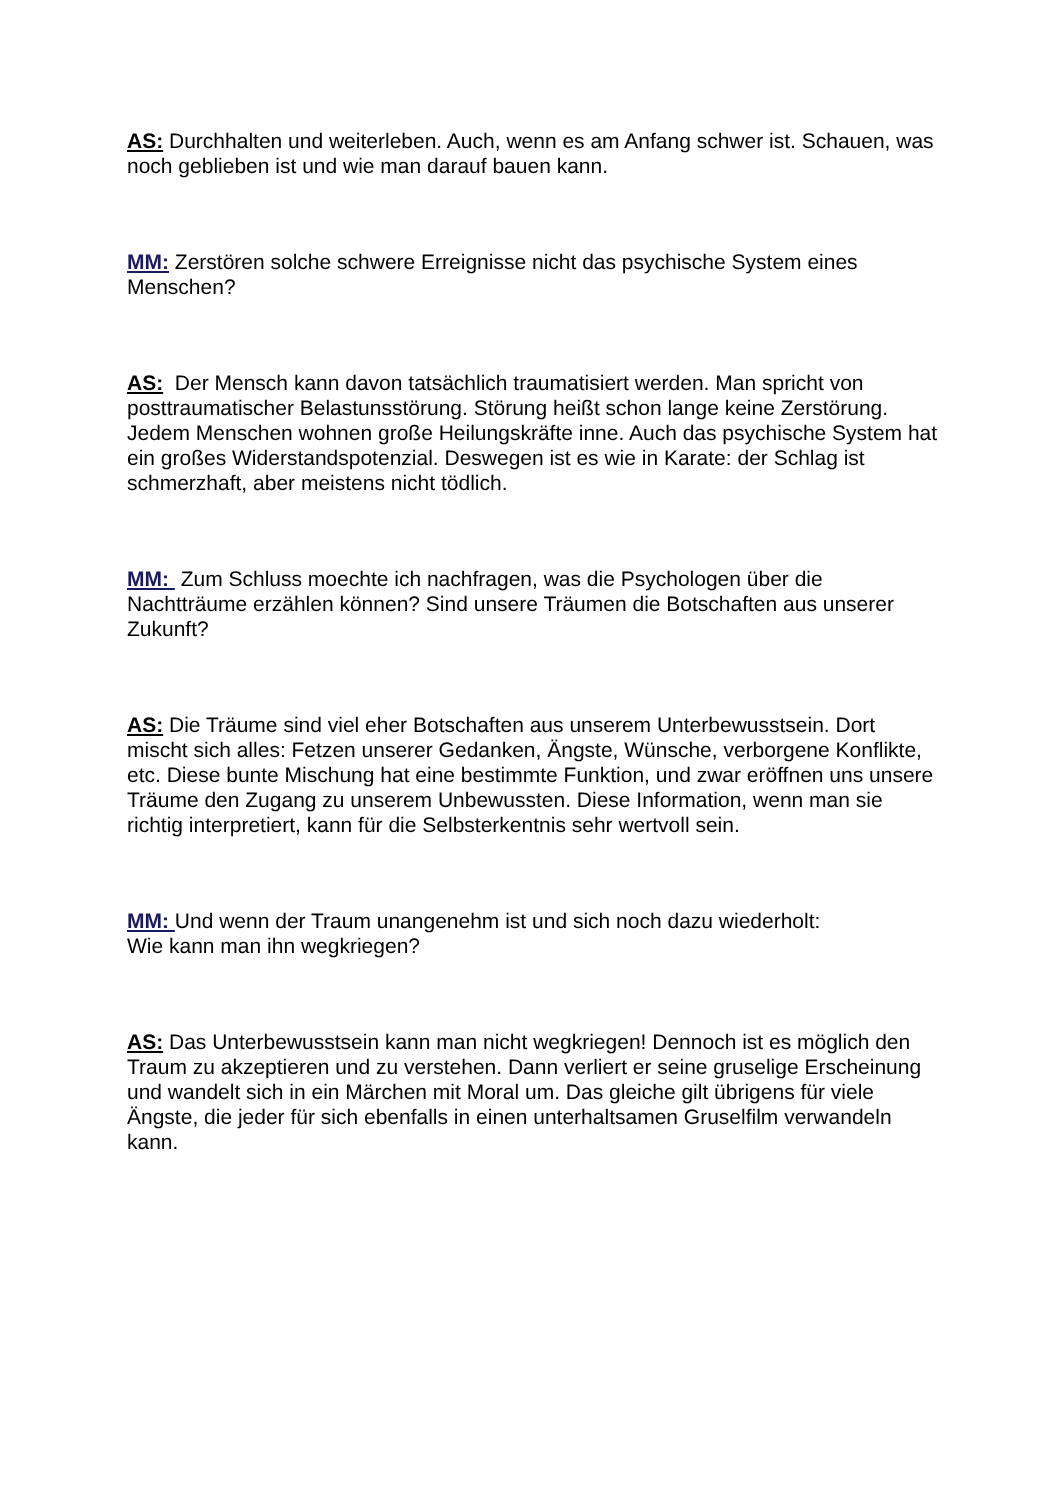AS: Durchhalten und weiterleben. Auch, wenn es am Anfang schwer ist. Schauen, was noch geblieben ist und wie man darauf bauen kann.
MM: Zerstören solche schwere Erreignisse nicht das psychische System eines Menschen?
AS: Der Mensch kann davon tatsächlich traumatisiert werden. Man spricht von posttraumatischer Belastunsstörung. Störung heißt schon lange keine Zerstörung. Jedem Menschen wohnen große Heilungskräfte inne. Auch das psychische System hat ein großes Widerstandspotenzial. Deswegen ist es wie in Karate: der Schlag ist schmerzhaft, aber meistens nicht tödlich.
MM: Zum Schluss moechte ich nachfragen, was die Psychologen über die Nachtträume erzählen können? Sind unsere Träumen die Botschaften aus unserer Zukunft?
AS: Die Träume sind viel eher Botschaften aus unserem Unterbewusstsein. Dort mischt sich alles: Fetzen unserer Gedanken, Ängste, Wünsche, verborgene Konflikte, etc. Diese bunte Mischung hat eine bestimmte Funktion, und zwar eröffnen uns unsere Träume den Zugang zu unserem Unbewussten. Diese Information, wenn man sie richtig interpretiert, kann für die Selbsterkentnis sehr wertvoll sein.
MM: Und wenn der Traum unangenehm ist und sich noch dazu wiederholt:
Wie kann man ihn wegkriegen?
AS: Das Unterbewusstsein kann man nicht wegkriegen! Dennoch ist es möglich den Traum zu akzeptieren und zu verstehen. Dann verliert er seine gruselige Erscheinung und wandelt sich in ein Märchen mit Moral um. Das gleiche gilt übrigens für viele Ängste, die jeder für sich ebenfalls in einen unterhaltsamen Gruselfilm verwandeln kann.